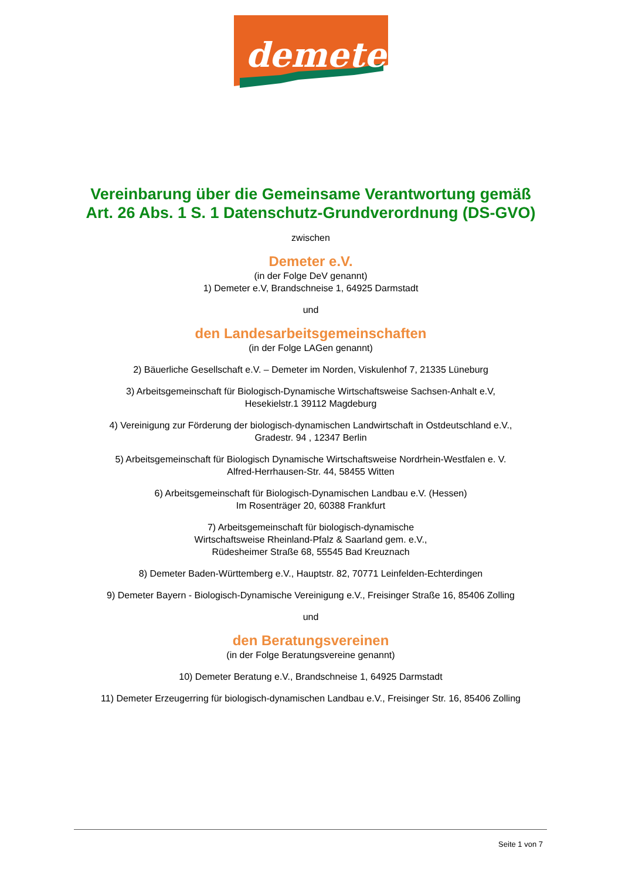demeter
Vereinbarung über die Gemeinsame Verantwortung gemäß Art. 26 Abs. 1 S. 1 Datenschutz-Grundverordnung (DS-GVO)
zwischen
Demeter e.V.
(in der Folge DeV genannt)
1) Demeter e.V, Brandschneise 1, 64925 Darmstadt
und
den Landesarbeitsgemeinschaften
(in der Folge LAGen genannt)
2) Bäuerliche Gesellschaft e.V. – Demeter im Norden, Viskulenhof 7, 21335 Lüneburg
3) Arbeitsgemeinschaft für Biologisch-Dynamische Wirtschaftsweise Sachsen-Anhalt e.V,
Hesekielstr.1 39112 Magdeburg
4) Vereinigung zur Förderung der biologisch-dynamischen Landwirtschaft in Ostdeutschland e.V.,
Gradestr. 94 , 12347 Berlin
5) Arbeitsgemeinschaft für Biologisch Dynamische Wirtschaftsweise Nordrhein-Westfalen e. V.
Alfred-Herrhausen-Str. 44, 58455 Witten
6) Arbeitsgemeinschaft für Biologisch-Dynamischen Landbau e.V. (Hessen)
Im Rosenträger 20, 60388 Frankfurt
7) Arbeitsgemeinschaft für biologisch-dynamische
Wirtschaftsweise Rheinland-Pfalz & Saarland gem. e.V.,
Rüdesheimer Straße 68, 55545 Bad Kreuznach
8) Demeter Baden-Württemberg e.V., Hauptstr. 82, 70771 Leinfelden-Echterdingen
9) Demeter Bayern - Biologisch-Dynamische Vereinigung e.V., Freisinger Straße 16, 85406 Zolling
und
den Beratungsvereinen
(in der Folge Beratungsvereine genannt)
10) Demeter Beratung e.V., Brandschneise 1, 64925 Darmstadt
11) Demeter Erzeugerring für biologisch-dynamischen Landbau e.V., Freisinger Str. 16, 85406 Zolling
Seite 1 von 7